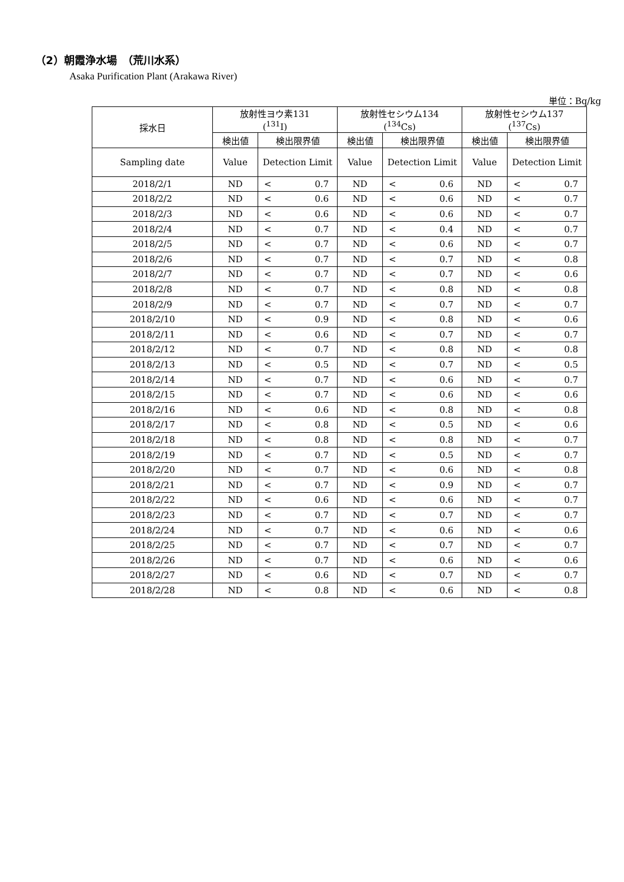（2）朝霞浄水場　（荒川水系）
Asaka Purification Plant (Arakawa River)
単位：Bq/kg
| 採水日 | 放射性ヨウ素131 (<sup>131</sup>I) | | | 放射性セシウム134 (<sup>134</sup>Cs) | | | 放射性セシウム137 (<sup>137</sup>Cs) | | |
| --- | --- | --- | --- | --- | --- | --- | --- | --- | --- |
| | 検出値 | 検出限界値 | | 検出値 | 検出限界値 | | 検出値 | 検出限界値 | |
| Sampling date | Value | Detection Limit | | Value | Detection Limit | | Value | Detection Limit | |
| 2018/2/1 | ND | < | 0.7 | ND | < | 0.6 | ND | < | 0.7 |
| 2018/2/2 | ND | < | 0.6 | ND | < | 0.6 | ND | < | 0.7 |
| 2018/2/3 | ND | < | 0.6 | ND | < | 0.6 | ND | < | 0.7 |
| 2018/2/4 | ND | < | 0.7 | ND | < | 0.4 | ND | < | 0.7 |
| 2018/2/5 | ND | < | 0.7 | ND | < | 0.6 | ND | < | 0.7 |
| 2018/2/6 | ND | < | 0.7 | ND | < | 0.7 | ND | < | 0.8 |
| 2018/2/7 | ND | < | 0.7 | ND | < | 0.7 | ND | < | 0.6 |
| 2018/2/8 | ND | < | 0.7 | ND | < | 0.8 | ND | < | 0.8 |
| 2018/2/9 | ND | < | 0.7 | ND | < | 0.7 | ND | < | 0.7 |
| 2018/2/10 | ND | < | 0.9 | ND | < | 0.8 | ND | < | 0.6 |
| 2018/2/11 | ND | < | 0.6 | ND | < | 0.7 | ND | < | 0.7 |
| 2018/2/12 | ND | < | 0.7 | ND | < | 0.8 | ND | < | 0.8 |
| 2018/2/13 | ND | < | 0.5 | ND | < | 0.7 | ND | < | 0.5 |
| 2018/2/14 | ND | < | 0.7 | ND | < | 0.6 | ND | < | 0.7 |
| 2018/2/15 | ND | < | 0.7 | ND | < | 0.6 | ND | < | 0.6 |
| 2018/2/16 | ND | < | 0.6 | ND | < | 0.8 | ND | < | 0.8 |
| 2018/2/17 | ND | < | 0.8 | ND | < | 0.5 | ND | < | 0.6 |
| 2018/2/18 | ND | < | 0.8 | ND | < | 0.8 | ND | < | 0.7 |
| 2018/2/19 | ND | < | 0.7 | ND | < | 0.5 | ND | < | 0.7 |
| 2018/2/20 | ND | < | 0.7 | ND | < | 0.6 | ND | < | 0.8 |
| 2018/2/21 | ND | < | 0.7 | ND | < | 0.9 | ND | < | 0.7 |
| 2018/2/22 | ND | < | 0.6 | ND | < | 0.6 | ND | < | 0.7 |
| 2018/2/23 | ND | < | 0.7 | ND | < | 0.7 | ND | < | 0.7 |
| 2018/2/24 | ND | < | 0.7 | ND | < | 0.6 | ND | < | 0.6 |
| 2018/2/25 | ND | < | 0.7 | ND | < | 0.7 | ND | < | 0.7 |
| 2018/2/26 | ND | < | 0.7 | ND | < | 0.6 | ND | < | 0.6 |
| 2018/2/27 | ND | < | 0.6 | ND | < | 0.7 | ND | < | 0.7 |
| 2018/2/28 | ND | < | 0.8 | ND | < | 0.6 | ND | < | 0.8 |